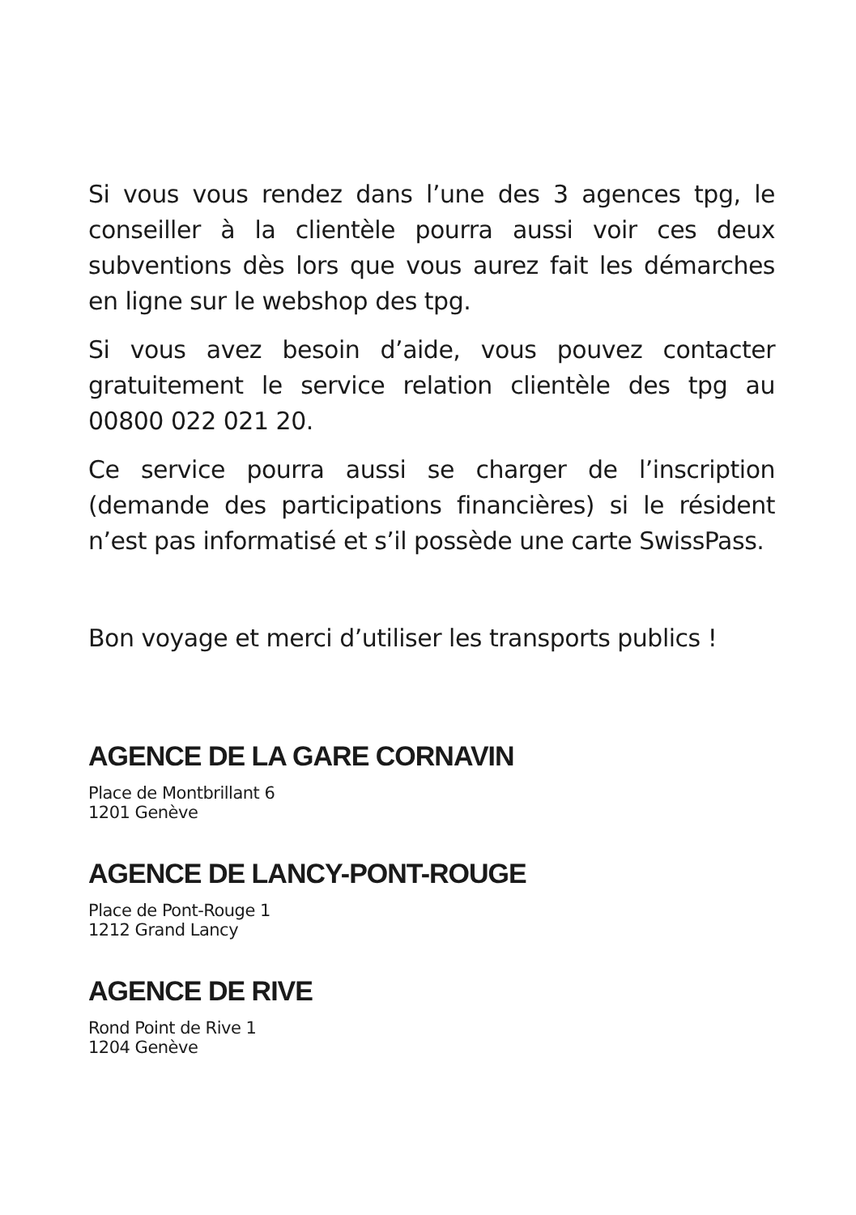Si vous vous rendez dans l’une des 3 agences tpg, le conseiller à la clientèle pourra aussi voir ces deux subventions dès lors que vous aurez fait les démarches en ligne sur le webshop des tpg.
Si vous avez besoin d’aide, vous pouvez contacter gratuitement le service relation clientèle des tpg au 00800 022 021 20.
Ce service pourra aussi se charger de l’inscription (demande des participations financières) si le résident n’est pas informatisé et s’il possède une carte SwissPass.
Bon voyage et merci d’utiliser les transports publics !
AGENCE DE LA GARE CORNAVIN
Place de Montbrillant 6
1201 Genève
AGENCE DE LANCY-PONT-ROUGE
Place de Pont-Rouge 1
1212 Grand Lancy
AGENCE DE RIVE
Rond Point de Rive 1
1204 Genève